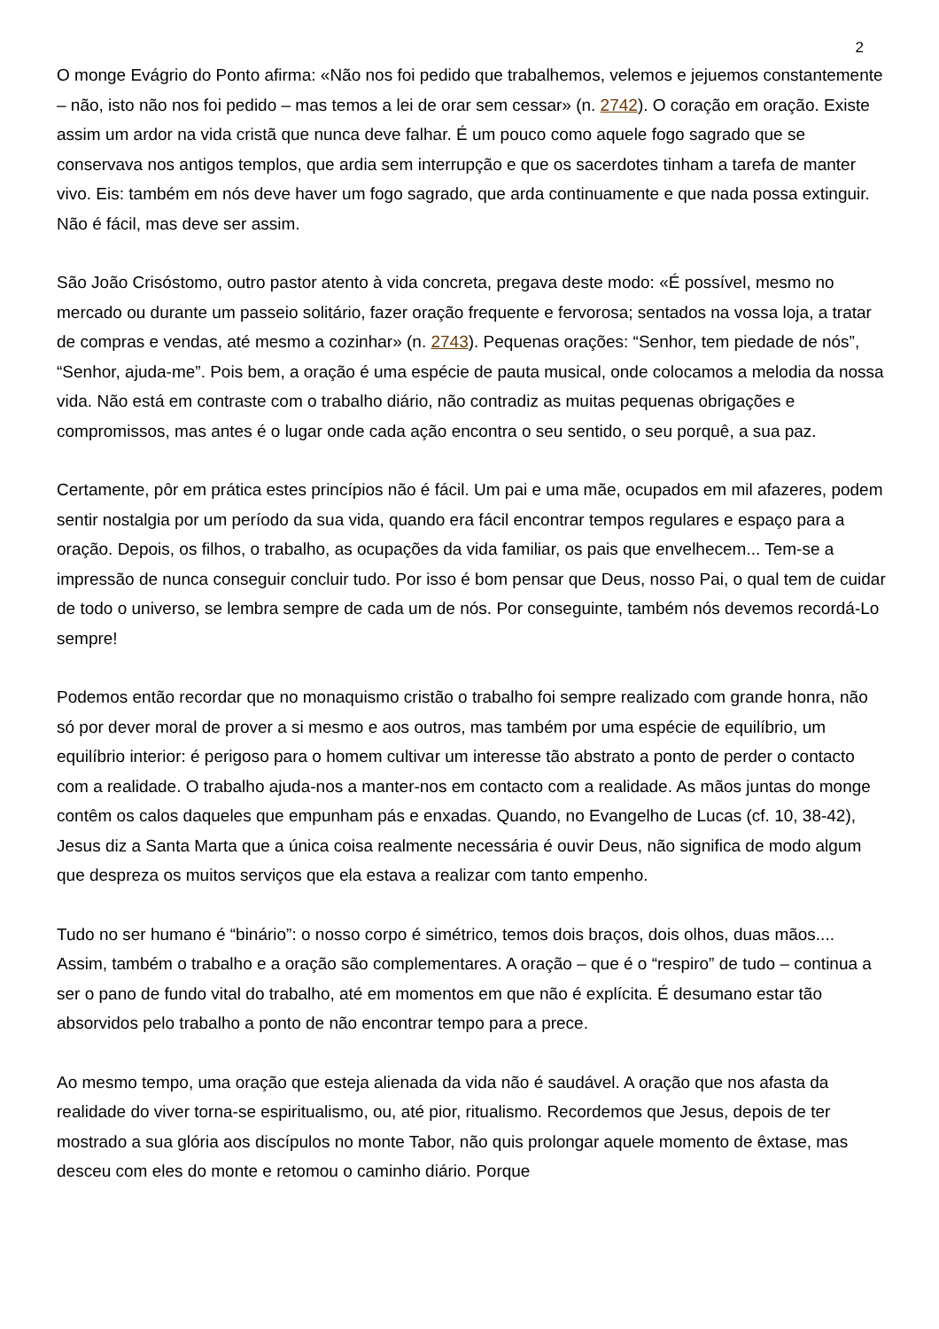2
O monge Evágrio do Ponto afirma: «Não nos foi pedido que trabalhemos, velemos e jejuemos constantemente – não, isto não nos foi pedido – mas temos a lei de orar sem cessar» (n. 2742). O coração em oração. Existe assim um ardor na vida cristã que nunca deve falhar. É um pouco como aquele fogo sagrado que se conservava nos antigos templos, que ardia sem interrupção e que os sacerdotes tinham a tarefa de manter vivo. Eis: também em nós deve haver um fogo sagrado, que arda continuamente e que nada possa extinguir. Não é fácil, mas deve ser assim.
São João Crisóstomo, outro pastor atento à vida concreta, pregava deste modo: «É possível, mesmo no mercado ou durante um passeio solitário, fazer oração frequente e fervorosa; sentados na vossa loja, a tratar de compras e vendas, até mesmo a cozinhar» (n. 2743). Pequenas orações: “Senhor, tem piedade de nós”, “Senhor, ajuda-me”. Pois bem, a oração é uma espécie de pauta musical, onde colocamos a melodia da nossa vida. Não está em contraste com o trabalho diário, não contradiz as muitas pequenas obrigações e compromissos, mas antes é o lugar onde cada ação encontra o seu sentido, o seu porquê, a sua paz.
Certamente, pôr em prática estes princípios não é fácil. Um pai e uma mãe, ocupados em mil afazeres, podem sentir nostalgia por um período da sua vida, quando era fácil encontrar tempos regulares e espaço para a oração. Depois, os filhos, o trabalho, as ocupações da vida familiar, os pais que envelhecem... Tem-se a impressão de nunca conseguir concluir tudo. Por isso é bom pensar que Deus, nosso Pai, o qual tem de cuidar de todo o universo, se lembra sempre de cada um de nós. Por conseguinte, também nós devemos recordá-Lo sempre!
Podemos então recordar que no monaquismo cristão o trabalho foi sempre realizado com grande honra, não só por dever moral de prover a si mesmo e aos outros, mas também por uma espécie de equilíbrio, um equilíbrio interior: é perigoso para o homem cultivar um interesse tão abstrato a ponto de perder o contacto com a realidade. O trabalho ajuda-nos a manter-nos em contacto com a realidade. As mãos juntas do monge contêm os calos daqueles que empunham pás e enxadas. Quando, no Evangelho de Lucas (cf. 10, 38-42), Jesus diz a Santa Marta que a única coisa realmente necessária é ouvir Deus, não significa de modo algum que despreza os muitos serviços que ela estava a realizar com tanto empenho.
Tudo no ser humano é “binário”: o nosso corpo é simétrico, temos dois braços, dois olhos, duas mãos.... Assim, também o trabalho e a oração são complementares. A oração – que é o “respiro” de tudo – continua a ser o pano de fundo vital do trabalho, até em momentos em que não é explícita. É desumano estar tão absorvidos pelo trabalho a ponto de não encontrar tempo para a prece.
Ao mesmo tempo, uma oração que esteja alienada da vida não é saudável. A oração que nos afasta da realidade do viver torna-se espiritualismo, ou, até pior, ritualismo. Recordemos que Jesus, depois de ter mostrado a sua glória aos discípulos no monte Tabor, não quis prolongar aquele momento de êxtase, mas desceu com eles do monte e retomou o caminho diário. Porque